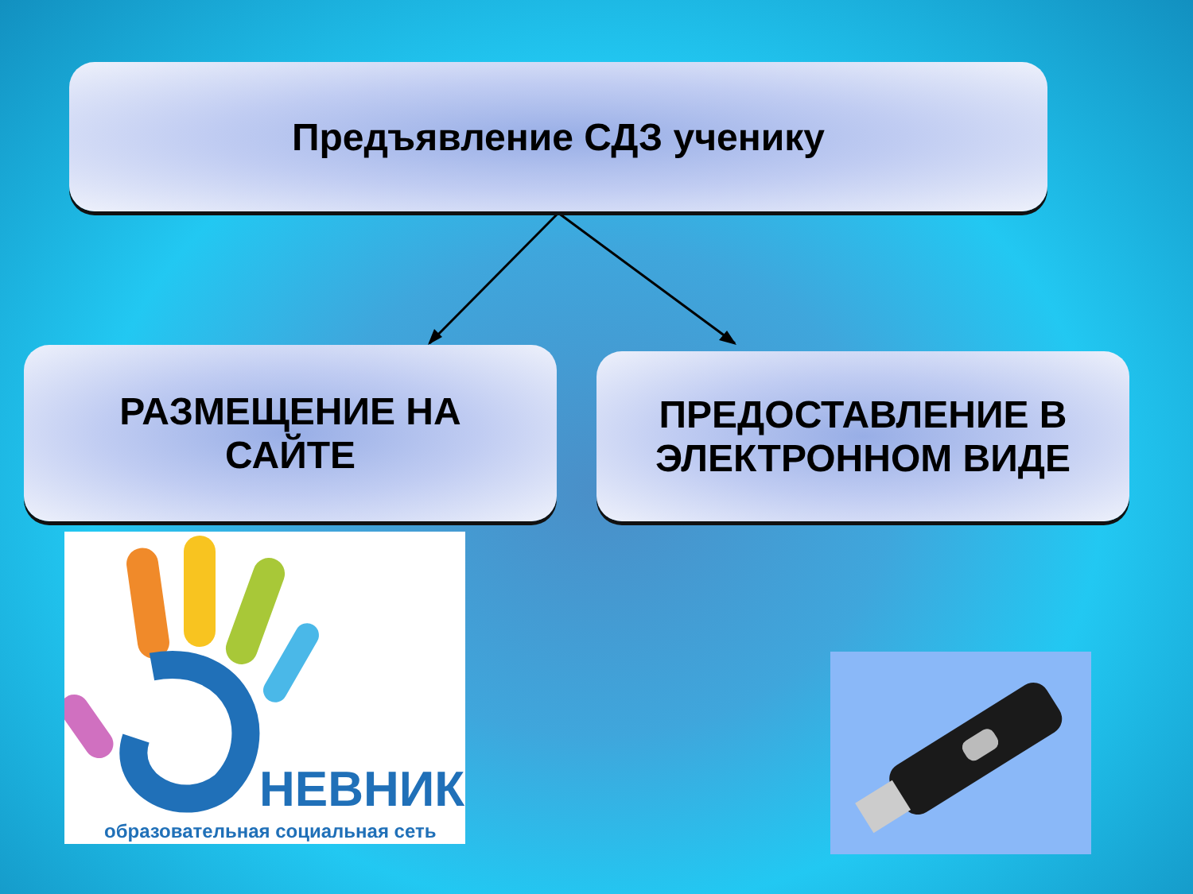Предъявление СДЗ ученику
РАЗМЕЩЕНИЕ НА
САЙТЕ
ПРЕДОСТАВЛЕНИЕ В
ЭЛЕКТРОННОМ ВИДЕ
НЕВНИК
образовательная социальная сеть